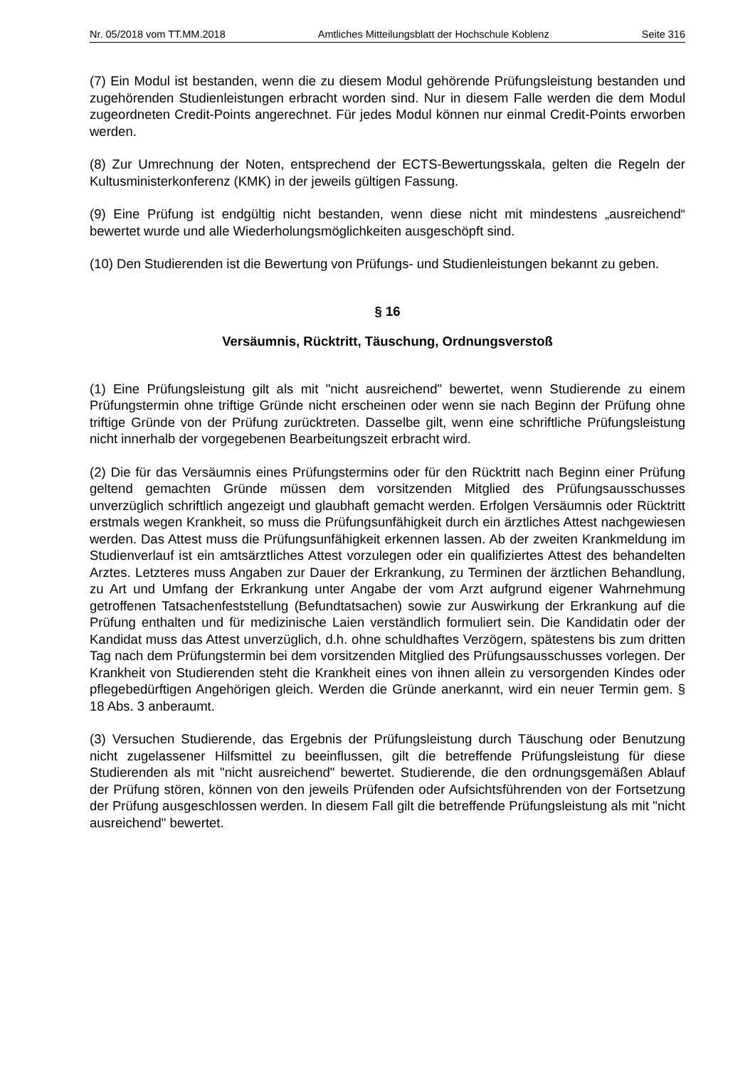Nr. 05/2018 vom TT.MM.2018 Amtliches Mitteilungsblatt der Hochschule Koblenz Seite 316
(7) Ein Modul ist bestanden, wenn die zu diesem Modul gehörende Prüfungsleistung bestanden und zugehörenden Studienleistungen erbracht worden sind. Nur in diesem Falle werden die dem Modul zugeordneten Credit-Points angerechnet. Für jedes Modul können nur einmal Credit-Points erworben werden.
(8) Zur Umrechnung der Noten, entsprechend der ECTS-Bewertungsskala, gelten die Regeln der Kultusministerkonferenz (KMK) in der jeweils gültigen Fassung.
(9) Eine Prüfung ist endgültig nicht bestanden, wenn diese nicht mit mindestens „ausreichend“ bewertet wurde und alle Wiederholungsmöglichkeiten ausgeschöpft sind.
(10) Den Studierenden ist die Bewertung von Prüfungs- und Studienleistungen bekannt zu geben.
§ 16
Versäumnis, Rücktritt, Täuschung, Ordnungsverstoß
(1) Eine Prüfungsleistung gilt als mit "nicht ausreichend" bewertet, wenn Studierende zu einem Prüfungstermin ohne triftige Gründe nicht erscheinen oder wenn sie nach Beginn der Prüfung ohne triftige Gründe von der Prüfung zurücktreten. Dasselbe gilt, wenn eine schriftliche Prüfungsleistung nicht innerhalb der vorgegebenen Bearbeitungszeit erbracht wird.
(2) Die für das Versäumnis eines Prüfungstermins oder für den Rücktritt nach Beginn einer Prüfung geltend gemachten Gründe müssen dem vorsitzenden Mitglied des Prüfungsausschusses unverzüglich schriftlich angezeigt und glaubhaft gemacht werden. Erfolgen Versäumnis oder Rücktritt erstmals wegen Krankheit, so muss die Prüfungsunfähigkeit durch ein ärztliches Attest nachgewiesen werden. Das Attest muss die Prüfungsunfähigkeit erkennen lassen. Ab der zweiten Krankmeldung im Studienverlauf ist ein amtsärztliches Attest vorzulegen oder ein qualifiziertes Attest des behandelten Arztes. Letzteres muss Angaben zur Dauer der Erkrankung, zu Terminen der ärztlichen Behandlung, zu Art und Umfang der Erkrankung unter Angabe der vom Arzt aufgrund eigener Wahrnehmung getroffenen Tatsachenfeststellung (Befundtatsachen) sowie zur Auswirkung der Erkrankung auf die Prüfung enthalten und für medizinische Laien verständlich formuliert sein. Die Kandidatin oder der Kandidat muss das Attest unverzüglich, d.h. ohne schuldhaftes Verzögern, spätestens bis zum dritten Tag nach dem Prüfungstermin bei dem vorsitzenden Mitglied des Prüfungsausschusses vorlegen. Der Krankheit von Studierenden steht die Krankheit eines von ihnen allein zu versorgenden Kindes oder pflegebedürftigen Angehörigen gleich. Werden die Gründe anerkannt, wird ein neuer Termin gem. § 18 Abs. 3 anberaumt.
(3) Versuchen Studierende, das Ergebnis der Prüfungsleistung durch Täuschung oder Benutzung nicht zugelassener Hilfsmittel zu beeinflussen, gilt die betreffende Prüfungsleistung für diese Studierenden als mit "nicht ausreichend" bewertet. Studierende, die den ordnungsgemäßen Ablauf der Prüfung stören, können von den jeweils Prüfenden oder Aufsichtsführenden von der Fortsetzung der Prüfung ausgeschlossen werden. In diesem Fall gilt die betreffende Prüfungsleistung als mit "nicht ausreichend" bewertet.